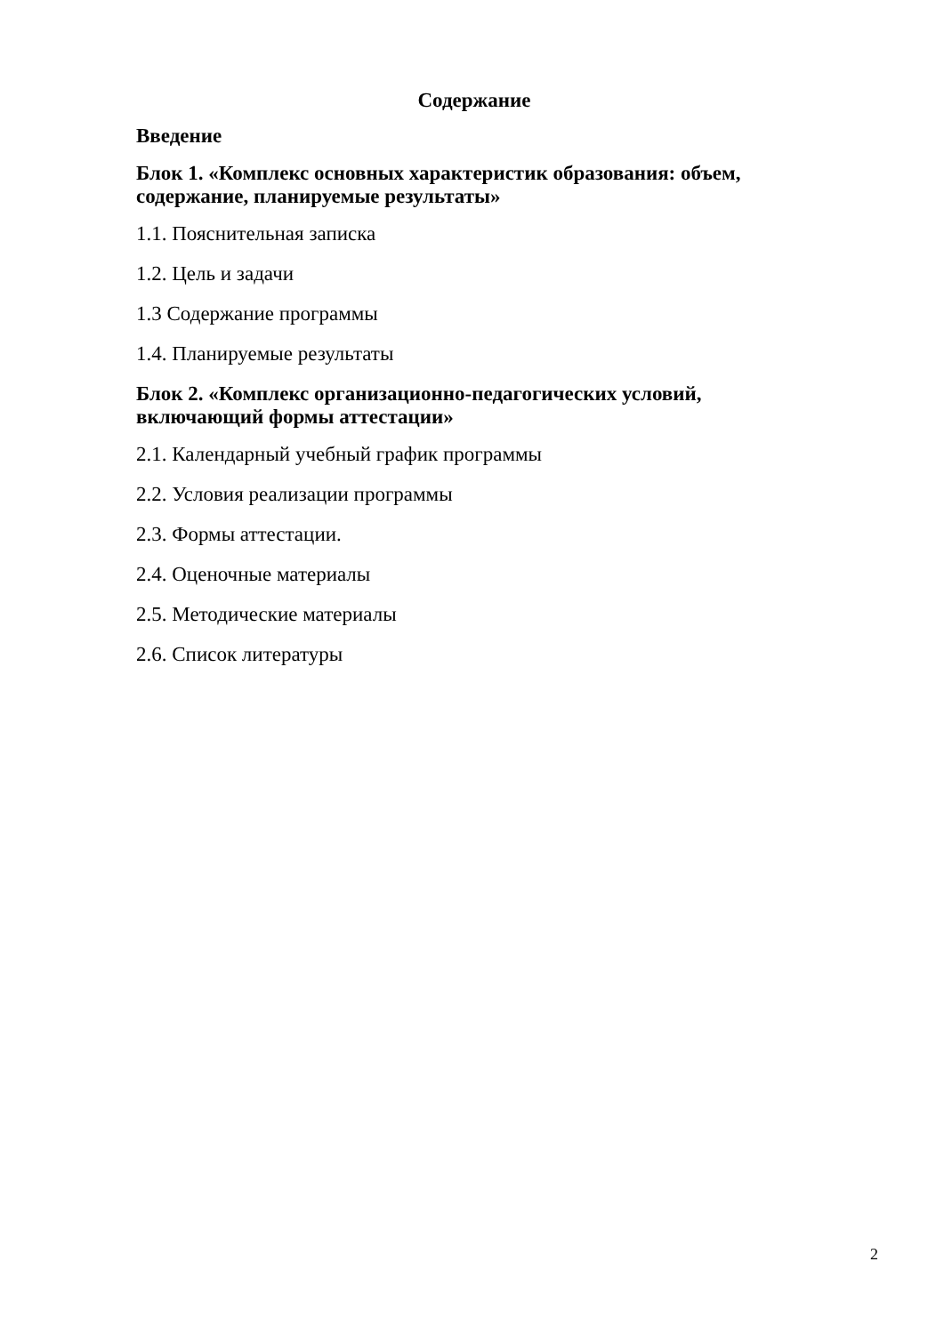Содержание
Введение
Блок 1. «Комплекс основных характеристик образования: объем, содержание, планируемые результаты»
1.1. Пояснительная записка
1.2. Цель и задачи
1.3 Содержание программы
1.4. Планируемые результаты
Блок 2. «Комплекс организационно-педагогических условий, включающий формы аттестации»
2.1. Календарный учебный график программы
2.2. Условия реализации программы
2.3. Формы аттестации.
2.4. Оценочные материалы
2.5. Методические материалы
2.6. Список литературы
2